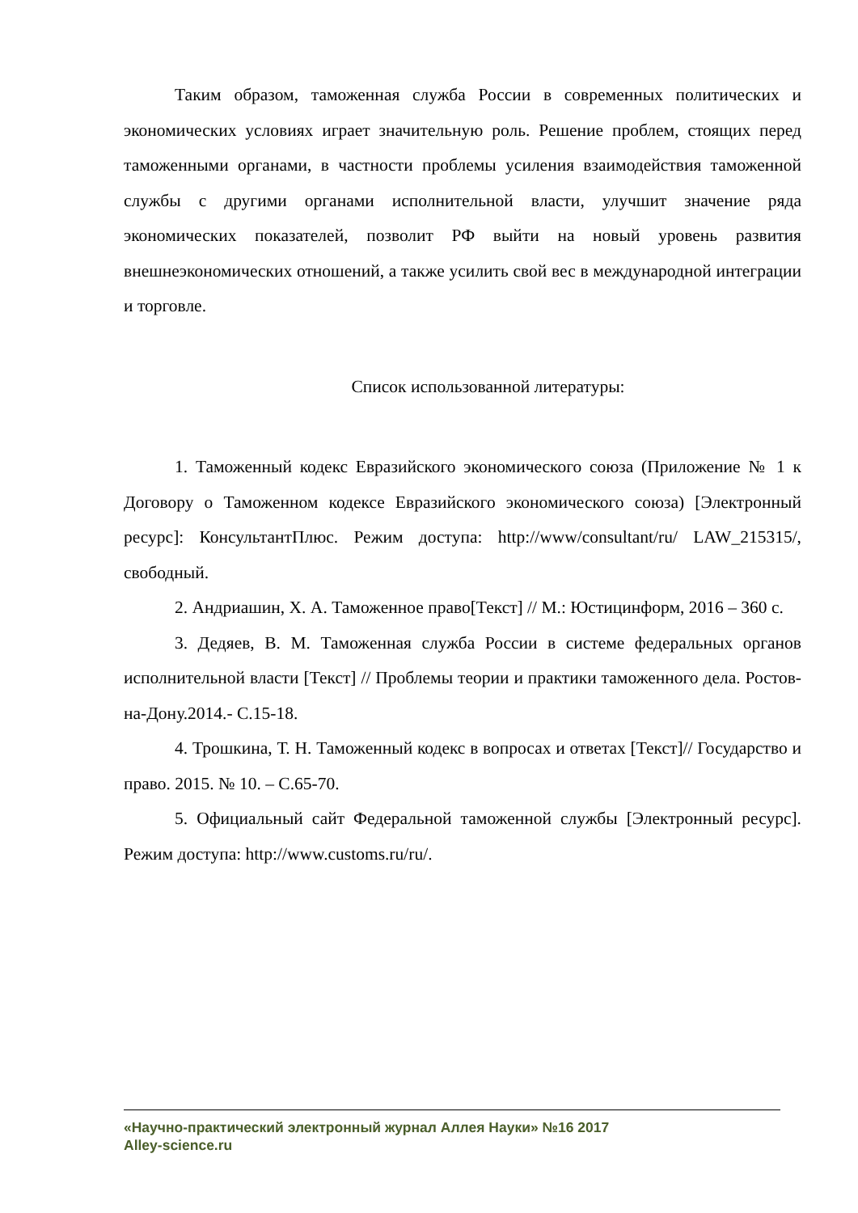Таким образом, таможенная служба России в современных политических и экономических условиях играет значительную роль. Решение проблем, стоящих перед таможенными органами, в частности проблемы усиления взаимодействия таможенной службы с другими органами исполнительной власти, улучшит значение ряда экономических показателей, позволит РФ выйти на новый уровень развития внешнеэкономических отношений, а также усилить свой вес в международной интеграции и торговле.
Список использованной литературы:
1. Таможенный кодекс Евразийского экономического союза (Приложение № 1 к Договору о Таможенном кодексе Евразийского экономического союза) [Электронный ресурс]: КонсультантПлюс. Режим доступа: http://www/consultant/ru/ LAW_215315/, свободный.
2. Андриашин, Х. А. Таможенное право[Текст] // М.: Юстицинформ, 2016 – 360 с.
3. Дедяев, В. М. Таможенная служба России в системе федеральных органов исполнительной власти [Текст] // Проблемы теории и практики таможенного дела. Ростов-на-Дону.2014.- С.15-18.
4. Трошкина, Т. Н. Таможенный кодекс в вопросах и ответах [Текст]// Государство и право. 2015. № 10. – С.65-70.
5. Официальный сайт Федеральной таможенной службы [Электронный ресурс]. Режим доступа: http://www.customs.ru/ru/.
«Научно-практический электронный журнал Аллея Науки» №16 2017
Alley-science.ru